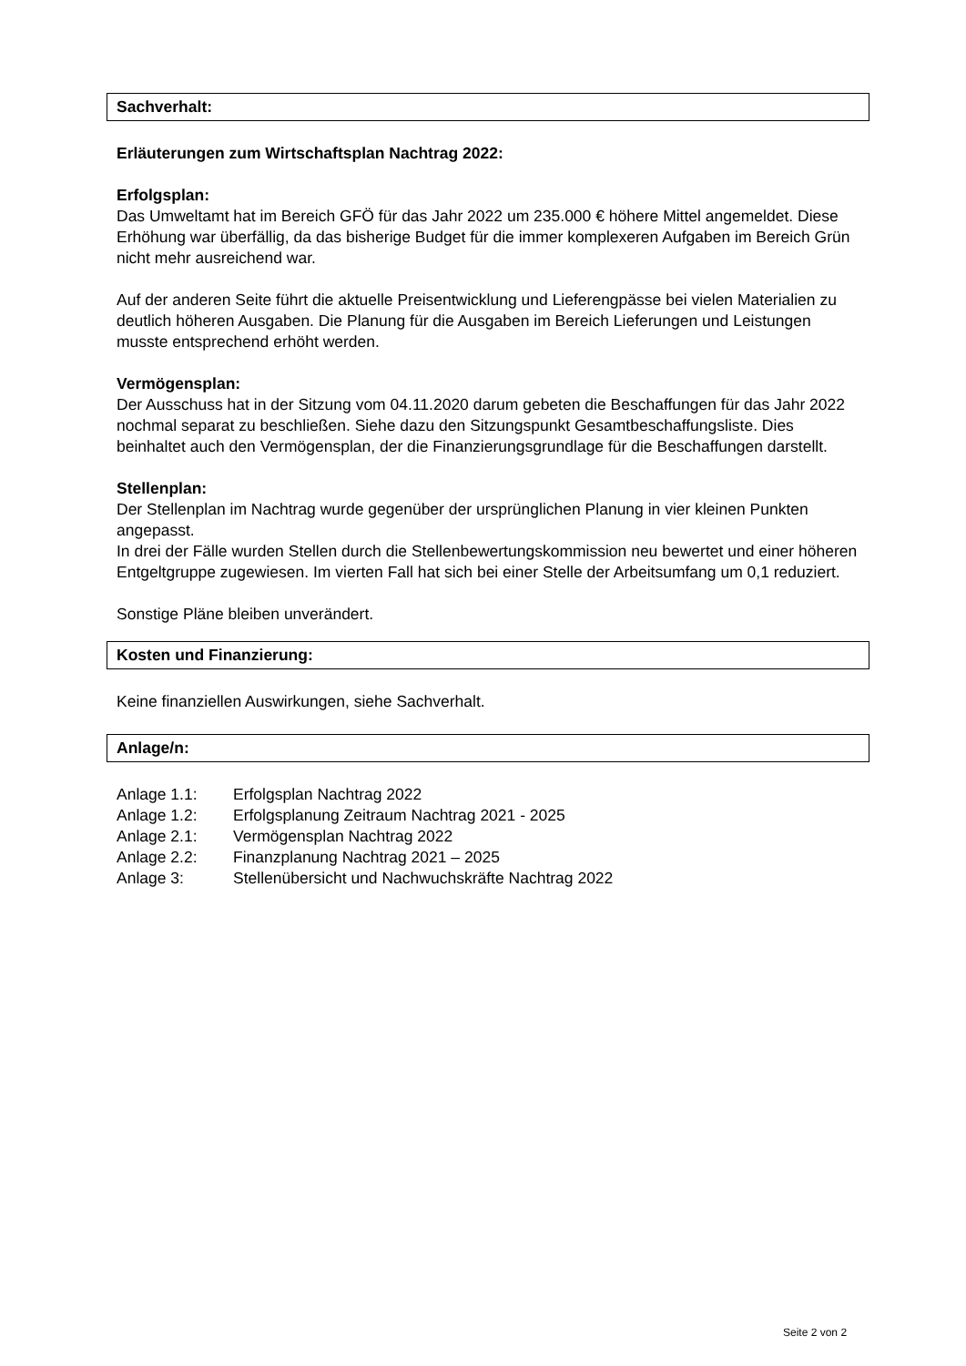Sachverhalt:
Erläuterungen zum Wirtschaftsplan Nachtrag 2022:
Erfolgsplan:
Das Umweltamt hat im Bereich GFÖ für das Jahr 2022 um 235.000 € höhere Mittel angemeldet. Diese Erhöhung war überfällig, da das bisherige Budget für die immer komplexeren Aufgaben im Bereich Grün nicht mehr ausreichend war.
Auf der anderen Seite führt die aktuelle Preisentwicklung und Lieferengpässe bei vielen Materialien zu deutlich höheren Ausgaben. Die Planung für die Ausgaben im Bereich Lieferungen und Leistungen musste entsprechend erhöht werden.
Vermögensplan:
Der Ausschuss hat in der Sitzung vom 04.11.2020 darum gebeten die Beschaffungen für das Jahr 2022 nochmal separat zu beschließen. Siehe dazu den Sitzungspunkt Gesamtbeschaffungsliste. Dies beinhaltet auch den Vermögensplan, der die Finanzierungsgrundlage für die Beschaffungen darstellt.
Stellenplan:
Der Stellenplan im Nachtrag wurde gegenüber der ursprünglichen Planung in vier kleinen Punkten angepasst.
In drei der Fälle wurden Stellen durch die Stellenbewertungskommission neu bewertet und einer höheren Entgeltgruppe zugewiesen. Im vierten Fall hat sich bei einer Stelle der Arbeitsumfang um 0,1 reduziert.
Sonstige Pläne bleiben unverändert.
Kosten und Finanzierung:
Keine finanziellen Auswirkungen, siehe Sachverhalt.
Anlage/n:
| Anlage 1.1: | Erfolgsplan Nachtrag 2022 |
| Anlage 1.2: | Erfolgsplanung Zeitraum Nachtrag 2021 - 2025 |
| Anlage 2.1: | Vermögensplan Nachtrag 2022 |
| Anlage 2.2: | Finanzplanung Nachtrag 2021 – 2025 |
| Anlage 3: | Stellenübersicht und Nachwuchskräfte Nachtrag 2022 |
Seite 2 von 2